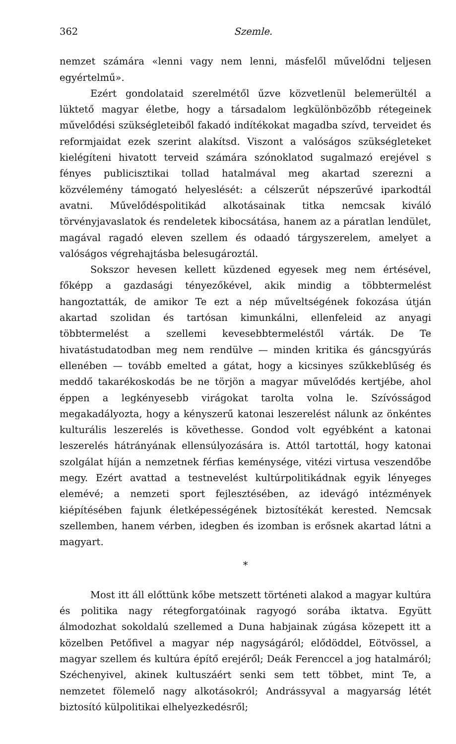362 Szemle.
nemzet számára «lenni vagy nem lenni, másfelől művelődni teljesen egyértelmű».
Ezért gondolataid szerelmétől űzve közvetlenül belemerültél a lüktető magyar életbe, hogy a társadalom legkülönbözőbb rétegeinek művelődési szükségleteiből fakadó indítékokat magadba szívd, terveidet és reformjaidat ezek szerint alakítsd. Viszont a valóságos szükségleteket kielégíteni hivatott terveid számára szónoklatod sugalmazó erejével s fényes publicisztikai tollad hatalmával meg akartad szerezni a közvélemény támogató helyeslését: a célszerűt népszerűvé iparkodtál avatni. Művelődéspolitikád alkotásainak titka nemcsak kiváló törvényjavaslatok és rendeletek kibocsátása, hanem az a páratlan lendület, magával ragadó eleven szellem és odaadó tárgyszerelem, amelyet a valóságos végrehajtásba belesugároztál.
Sokszor hevesen kellett küzdened egyesek meg nem értésével, főképp a gazdasági tényezőkével, akik mindig a többtermelést hangoztatták, de amikor Te ezt a nép műveltségének fokozása útján akartad szolidan és tartósan kimunkálni, ellenfeleid az anyagi többtermelést a szellemi kevesebbtermeléstől várták. De Te hivatástudatodban meg nem rendülve — minden kritika és gáncsgyúrás ellenében — tovább emelted a gátat, hogy a kicsinyes szűkkeblűség és meddő takarékoskodás be ne törjön a magyar művelődés kertjébe, ahol éppen a legkényesebb virágokat tarolta volna le. Szívósságod megakadályozta, hogy a kényszerű katonai leszerelést nálunk az önkéntes kulturális leszerelés is követhesse. Gondod volt egyébként a katonai leszerelés hátrányának ellensúlyozására is. Attól tartottál, hogy katonai szolgálat híján a nemzetnek férfias keménysége, vitézi virtusa veszendőbe megy. Ezért avattad a testnevelést kultúrpolitikádnak egyik lényeges elemévé; a nemzeti sport fejlesztésében, az idevágó intézmények kiépítésében fajunk életképességének biztosítékát kerested. Nemcsak szellemben, hanem vérben, idegben és izomban is erősnek akartad látni a magyart.
*
Most itt áll előttünk kőbe metszett történeti alakod a magyar kultúra és politika nagy rétegforgatóinak ragyogó sorába iktatva. Együtt álmodozhat sokoldalú szellemed a Duna habjainak zúgása közepett itt a közelben Petőfivel a magyar nép nagyságáról; elődöddel, Eötvössel, a magyar szellem és kultúra építő erejéről; Deák Ferenccel a jog hatalmáról; Széchenyivel, akinek kultuszáért senki sem tett többet, mint Te, a nemzetet fölemelő nagy alkotásokról; Andrássyval a magyarság létét biztosító külpolitikai elhelyezkedésről;